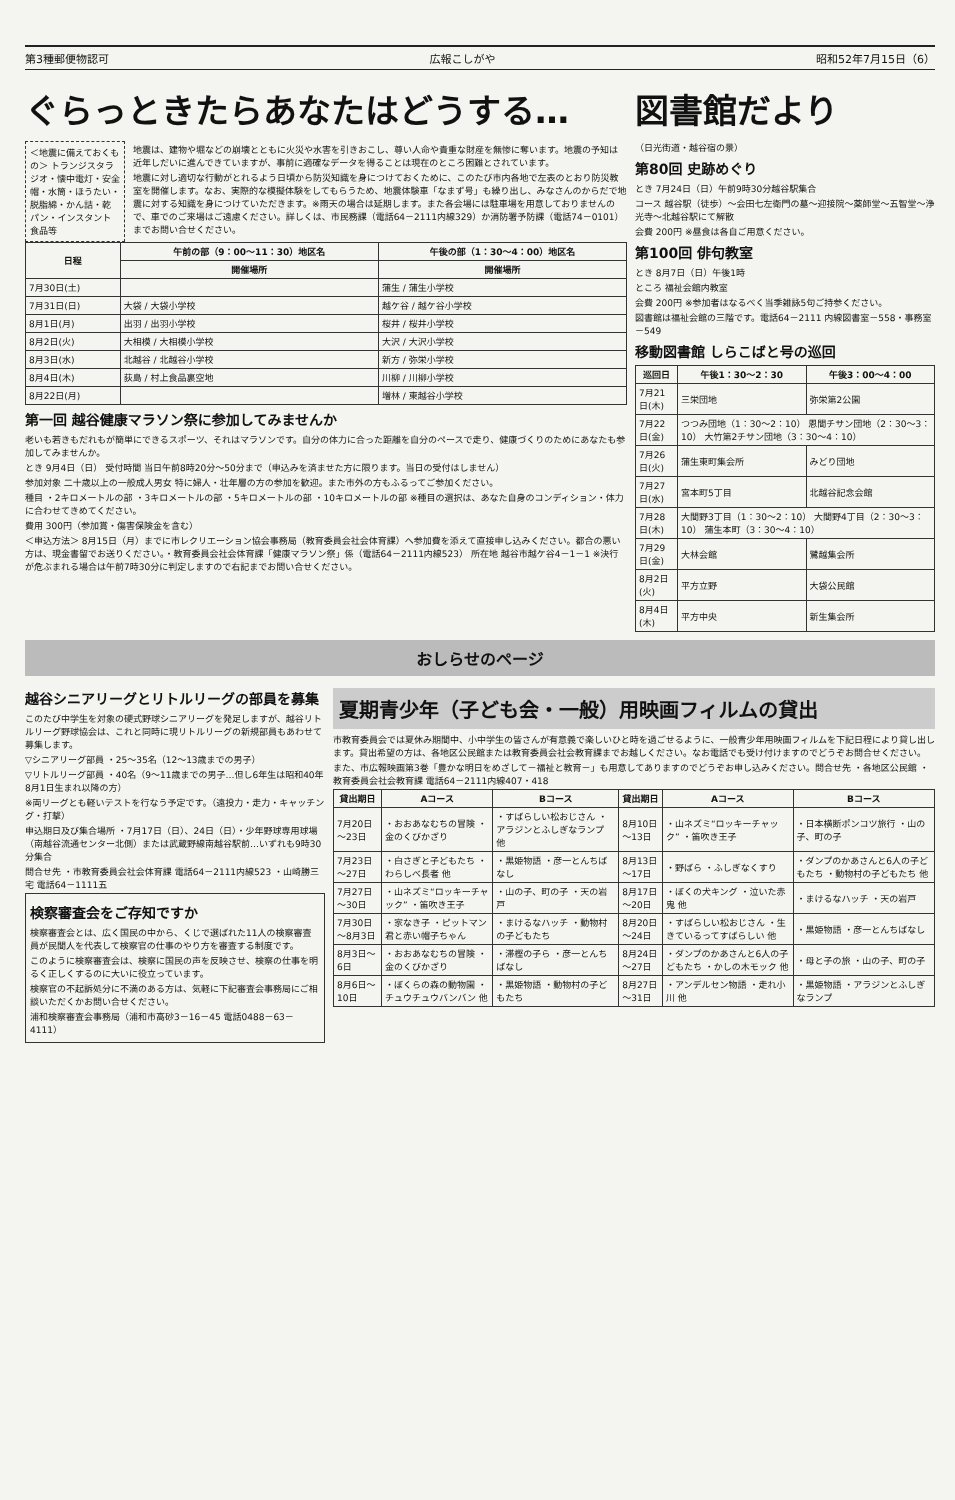第3種郵便物認可 広報こしがや 昭和52年7月15日（6）
ぐらっときたらあなたはどうする…
＜地震に備えておくもの＞ トランジスタラジオ・懐中電灯・安全帽・水筒・ほうたい・脱脂綿・かん詰・乾パン・インスタント食品等
地震は、建物や堀などの崩壊とともに火災や水害を引きおこし、尊い人命や貴重な財産を無惨に奪います。地震の予知は近年しだいに進んできていますが、事前に適確なデータを得ることは現在のところ困難とされています。
地震に対し適切な行動がとれるよう日頃から防災知識を身につけておくために、このたび市内各地で左表のとおり防災教室を開催します。なお、実際的な模擬体験をしてもらうため、地震体験車「なまず号」も繰り出し、みなさんのからだで地震に対する知識を身につけていただきます。※雨天の場合は延期します。また各会場には駐車場を用意しておりませんので、車でのご来場はご遠慮ください。詳しくは、市民務課（電話64－2111内線329）か消防署予防課（電話74－0101）までお問い合せください。
| 日程 | 午前の部（9：00～11：30）地区名 | 午後の部（1：30～4：00）地区名 |
| --- | --- | --- |
| | 開催場所 | 開催場所 |
| 7月30日(土) | | 蒲生 / 蒲生小学校 |
| 7月31日(日) | 大袋 / 大袋小学校 | 越ケ谷 / 越ケ谷小学校 |
| 8月1日(月) | 出羽 / 出羽小学校 | 桜井 / 桜井小学校 |
| 8月2日(火) | 大相模 / 大相模小学校 | 大沢 / 大沢小学校 |
| 8月3日(水) | 北越谷 / 北越谷小学校 | 新方 / 弥栄小学校 |
| 8月4日(木) | 荻島 / 村上食品裏空地 | 川柳 / 川柳小学校 |
| 8月22日(月) | | 増林 / 東越谷小学校 |
第一回 越谷健康マラソン祭に参加してみませんか
老いも若きもだれもが簡単にできるスポーツ、それはマラソンです。自分の体力に合った距離を自分のペースで走り、健康づくりのためにあなたも参加してみませんか。
とき 9月4日（日） 受付時間 当日午前8時20分～50分まで（申込みを済ませた方に限ります。当日の受付はしません）
参加対象 二十歳以上の一般成人男女 特に婦人・壮年層の方の参加を歓迎。また市外の方もふるってご参加ください。
種目 ・2キロメートルの部 ・3キロメートルの部 ・5キロメートルの部 ・10キロメートルの部 ※種目の選択は、あなた自身のコンディション・体力に合わせてきめてください。
費用 300円（参加賞・傷害保険金を含む）
＜申込方法＞ 8月15日（月）までに市レクリエーション協会事務局（教育委員会社会体育課）へ参加費を添えて直接申し込みください。都合の悪い方は、現金書留でお送りください。・教育委員会社会体育課「健康マラソン祭」係（電話64－2111内線523） 所在地 越谷市越ケ谷4－1－1 ※決行が危ぶまれる場合は午前7時30分に判定しますので右記までお問い合せください。
図書館だより
（日光街道・越谷宿の景）
第80回 史跡めぐり
とき 7月24日（日）午前9時30分越谷駅集合
コース 越谷駅（徒歩）～会田七左衛門の墓～迎接院～薬師堂～五智堂～浄光寺～北越谷駅にて解散
会費 200円 ※昼食は各自ご用意ください。
第100回 俳句教室
とき 8月7日（日）午後1時
ところ 福祉会館内教室
会費 200円 ※参加者はなるべく当季雑詠5句ご持参ください。
図書館は福祉会館の三階です。電話64－2111 内線図書室－558・事務室－549
移動図書館 しらこばと号の巡回
| 巡回日 | 午後1：30～2：30 | 午後3：00～4：00 |
| --- | --- | --- |
| 7月21日(木) | 三栄団地 | 弥栄第2公園 |
| 7月22日(金) | つつみ団地（1：30～2：10） 恩間チサン団地（2：30～3：10） 大竹第2チサン団地（3：30～4：10） | |
| 7月26日(火) | 蒲生東町集会所 | みどり団地 |
| 7月27日(水) | 宮本町5丁目 | 北越谷記念会館 |
| 7月28日(木) | 大間野3丁目（1：30～2：10） 大間野4丁目（2：30～3：10） 蒲生本町（3：30～4：10） | |
| 7月29日(金) | 大林会館 | 鷺越集会所 |
| 8月2日(火) | 平方立野 | 大袋公民館 |
| 8月4日(木) | 平方中央 | 新生集会所 |
おしらせのページ
越谷シニアリーグとリトルリーグの部員を募集
このたび中学生を対象の硬式野球シニアリーグを発足しますが、越谷リトルリーグ野球協会は、これと同時に現リトルリーグの新規部員もあわせて募集します。
▽シニアリーグ部員 ・25～35名（12～13歳までの男子）
▽リトルリーグ部員 ・40名（9～11歳までの男子…但し6年生は昭和40年8月1日生まれ以降の方）
※両リーグとも軽いテストを行なう予定です。（遠投力・走力・キャッチング・打撃）
申込期日及び集合場所 ・7月17日（日）、24日（日）・少年野球専用球場（南越谷流通センター北側）または武蔵野線南越谷駅前…いずれも9時30分集合
問合せ先 ・市教育委員会社会体育課 電話64－2111内線523 ・山崎勝三宅 電話64－1111五
検察審査会をご存知ですか
検察審査会とは、広く国民の中から、くじで選ばれた11人の検察審査員が民間人を代表して検察官の仕事のやり方を審査する制度です。
このように検察審査会は、検察に国民の声を反映させ、検察の仕事を明るく正しくするのに大いに役立っています。
検察官の不起訴処分に不満のある方は、気軽に下記審査会事務局にご相談いただくかお問い合せください。
浦和検察審査会事務局（浦和市高砂3－16－45 電話0488－63－4111）
夏期青少年（子ども会・一般）用映画フィルムの貸出
市教育委員会では夏休み期間中、小中学生の皆さんが有意義で楽しいひと時を過ごせるように、一般青少年用映画フィルムを下記日程により貸し出します。貸出希望の方は、各地区公民館または教育委員会社会教育課までお越しください。なお電話でも受け付けますのでどうぞお問合せください。
また、市広報映画第3巻「豊かな明日をめざして－福祉と教育－」も用意してありますのでどうぞお申し込みください。問合せ先 ・各地区公民館 ・教育委員会社会教育課 電話64－2111内線407・418
| 貸出期日 | Aコース | Bコース | 貸出期日 | Aコース | Bコース |
| --- | --- | --- | --- | --- | --- |
| 7月20日～23日 | ・おおあなむちの冒険 ・金のくびかざり | ・すばらしい松おじさん ・アラジンとふしぎなランプ 他 | 8月10日～13日 | ・山ネズミ“ロッキーチャック” ・笛吹き王子 | ・日本横断ポンコツ旅行 ・山の子、町の子 |
| 7月23日～27日 | ・白さぎと子どもたち ・わらしべ長者 他 | ・黒姫物語 ・彦一とんちばなし | 8月13日～17日 | ・野ばら ・ふしぎなくすり | ・ダンプのかあさんと6人の子どもたち ・動物村の子どもたち 他 |
| 7月27日～30日 | ・山ネズミ“ロッキーチャック” ・笛吹き王子 | ・山の子、町の子 ・天の岩戸 | 8月17日～20日 | ・ぼくの犬キング ・泣いた赤鬼 他 | ・まけるなハッチ ・天の岩戸 |
| 7月30日～8月3日 | ・家なき子 ・ピットマン君と赤い帽子ちゃん | ・まけるなハッチ ・動物村の子どもたち | 8月20日～24日 | ・すばらしい松おじさん ・生きているってすばらしい 他 | ・黒姫物語 ・彦一とんちばなし |
| 8月3日～6日 | ・おおあなむちの冒険 ・金のくびかざり | ・滞樫の子ら ・彦一とんちばなし | 8月24日～27日 | ・ダンプのかあさんと6人の子どもたち ・かしの木モック 他 | ・母と子の旅 ・山の子、町の子 |
| 8月6日～10日 | ・ぼくらの森の動物園 ・チュウチュウバンバン 他 | ・黒姫物語 ・動物村の子どもたち | 8月27日～31日 | ・アンデルセン物語 ・走れ小川 他 | ・黒姫物語 ・アラジンとふしぎなランプ |